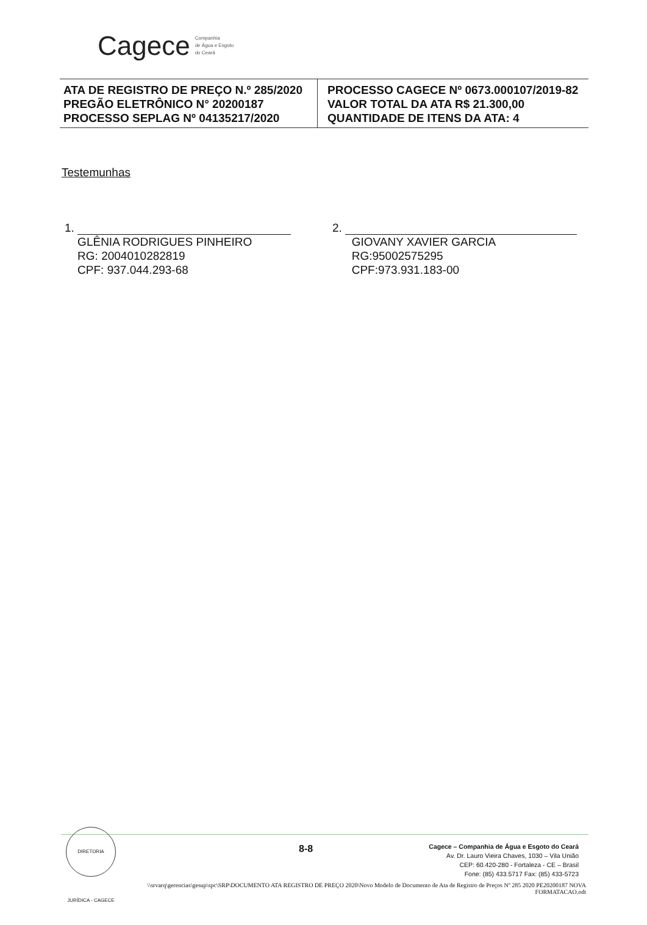Cagece Companhia
de Água e Esgoto
do Ceará
| ATA DE REGISTRO DE PREÇO N.º 285/2020 PREGÃO ELETRÔNICO N° 20200187 PROCESSO SEPLAG Nº 04135217/2020 | PROCESSO CAGECE Nº 0673.000107/2019-82 VALOR TOTAL DA ATA R$ 21.300,00 QUANTIDADE DE ITENS DA ATA: 4 |
Testemunhas
1.
GLÊNIA RODRIGUES PINHEIRO
RG: 2004010282819
CPF: 937.044.293-68
2.
GIOVANY XAVIER GARCIA
RG:95002575295
CPF:973.931.183-00
DIRETORIA JURÍDICA - CAGECE
8-8
Cagece – Companhia de Água e Esgoto do Ceará
Av. Dr. Lauro Vieira Chaves, 1030 – Vila União
CEP: 60.420-280 - Fortaleza - CE – Brasil
Fone: (85) 433.5717 Fax: (85) 433-5723
\\srvarq\gerencias\gesup\spc\SRP\DOCUMENTO ATA REGISTRO DE PREÇO 2020\Novo Modelo de Documento de Ata de Registro de Preços Nº 285 2020 PE20200187 NOVA FORMATACAO.odt